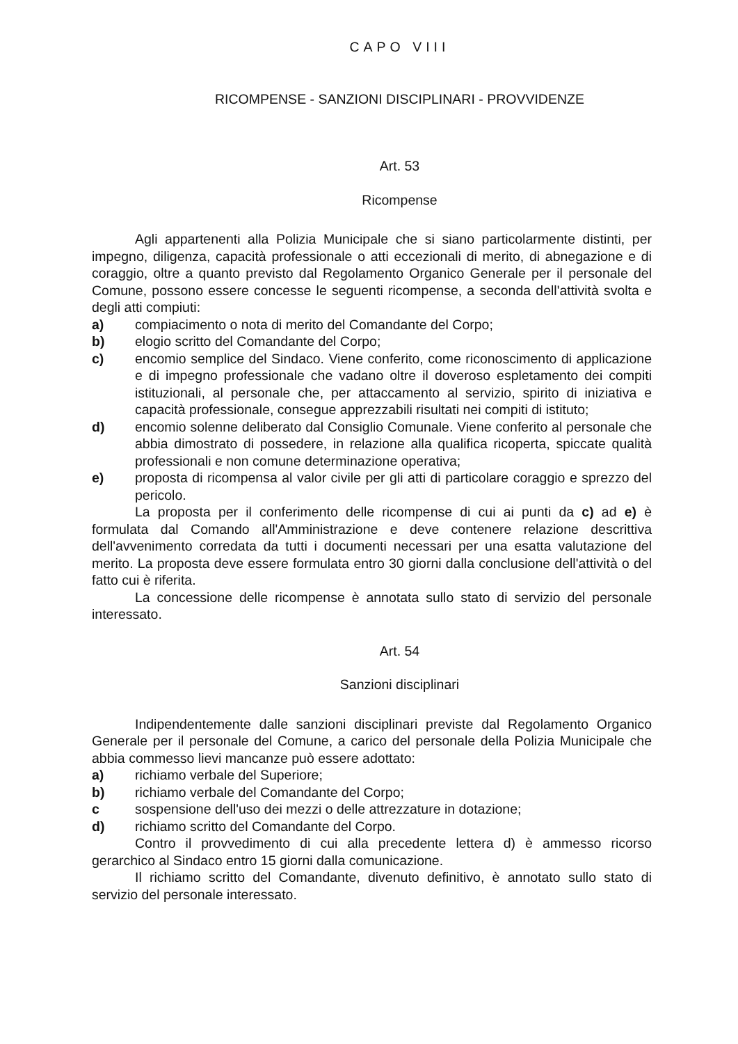CAPO VIII
RICOMPENSE - SANZIONI DISCIPLINARI - PROVVIDENZE
Art. 53
Ricompense
Agli appartenenti alla Polizia Municipale che si siano particolarmente distinti, per impegno, diligenza, capacità professionale o atti eccezionali di merito, di abnegazione e di coraggio, oltre a quanto previsto dal Regolamento Organico Generale per il personale del Comune, possono essere concesse le seguenti ricompense, a seconda dell'attività svolta e degli atti compiuti:
a) compiacimento o nota di merito del Comandante del Corpo;
b) elogio scritto del Comandante del Corpo;
c) encomio semplice del Sindaco. Viene conferito, come riconoscimento di applicazione e di impegno professionale che vadano oltre il doveroso espletamento dei compiti istituzionali, al personale che, per attaccamento al servizio, spirito di iniziativa e capacità professionale, consegue apprezzabili risultati nei compiti di istituto;
d) encomio solenne deliberato dal Consiglio Comunale. Viene conferito al personale che abbia dimostrato di possedere, in relazione alla qualifica ricoperta, spiccate qualità professionali e non comune determinazione operativa;
e) proposta di ricompensa al valor civile per gli atti di particolare coraggio e sprezzo del pericolo.
La proposta per il conferimento delle ricompense di cui ai punti da c) ad e) è formulata dal Comando all'Amministrazione e deve contenere relazione descrittiva dell'avvenimento corredata da tutti i documenti necessari per una esatta valutazione del merito. La proposta deve essere formulata entro 30 giorni dalla conclusione dell'attività o del fatto cui è riferita.
La concessione delle ricompense è annotata sullo stato di servizio del personale interessato.
Art. 54
Sanzioni disciplinari
Indipendentemente dalle sanzioni disciplinari previste dal Regolamento Organico Generale per il personale del Comune, a carico del personale della Polizia Municipale che abbia commesso lievi mancanze può essere adottato:
a) richiamo verbale del Superiore;
b) richiamo verbale del Comandante del Corpo;
c sospensione dell'uso dei mezzi o delle attrezzature in dotazione;
d) richiamo scritto del Comandante del Corpo.
Contro il provvedimento di cui alla precedente lettera d) è ammesso ricorso gerarchico al Sindaco entro 15 giorni dalla comunicazione.
Il richiamo scritto del Comandante, divenuto definitivo, è annotato sullo stato di servizio del personale interessato.